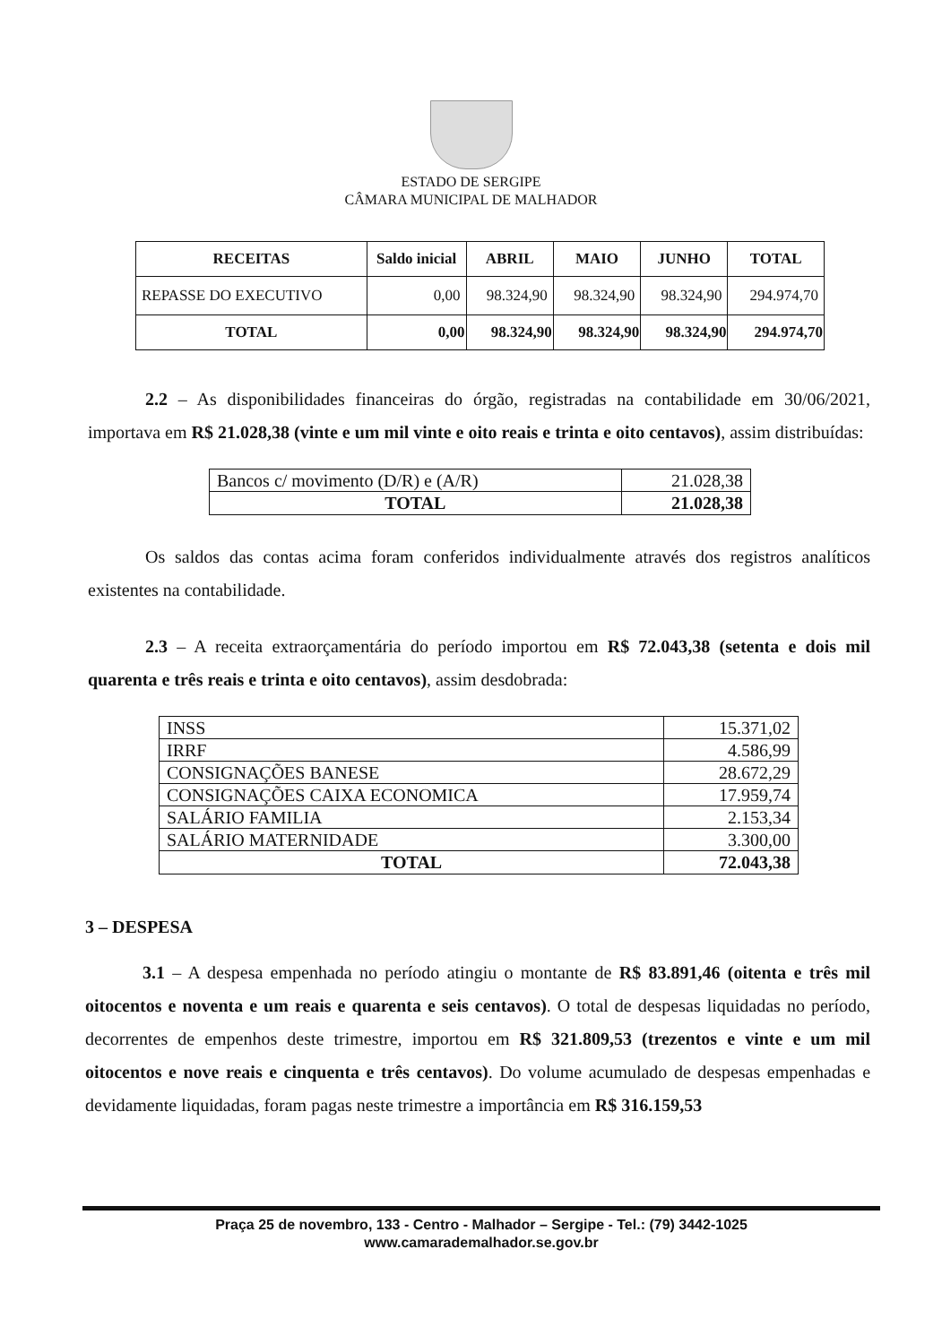ESTADO DE SERGIPE
CÂMARA MUNICIPAL DE MALHADOR
| RECEITAS | Saldo inicial | ABRIL | MAIO | JUNHO | TOTAL |
| --- | --- | --- | --- | --- | --- |
| REPASSE DO EXECUTIVO | 0,00 | 98.324,90 | 98.324,90 | 98.324,90 | 294.974,70 |
| TOTAL | 0,00 | 98.324,90 | 98.324,90 | 98.324,90 | 294.974,70 |
2.2 – As disponibilidades financeiras do órgão, registradas na contabilidade em 30/06/2021, importava em R$ 21.028,38 (vinte e um mil vinte e oito reais e trinta e oito centavos), assim distribuídas:
| Bancos c/ movimento (D/R) e (A/R) | 21.028,38 |
| TOTAL | 21.028,38 |
Os saldos das contas acima foram conferidos individualmente através dos registros analíticos existentes na contabilidade.
2.3 – A receita extraorçamentária do período importou em R$ 72.043,38 (setenta e dois mil quarenta e três reais e trinta e oito centavos), assim desdobrada:
| INSS | 15.371,02 |
| IRRF | 4.586,99 |
| CONSIGNAÇÕES BANESE | 28.672,29 |
| CONSIGNAÇÕES CAIXA ECONOMICA | 17.959,74 |
| SALÁRIO FAMILIA | 2.153,34 |
| SALÁRIO MATERNIDADE | 3.300,00 |
| TOTAL | 72.043,38 |
3 – DESPESA
3.1 – A despesa empenhada no período atingiu o montante de R$ 83.891,46 (oitenta e três mil oitocentos e noventa e um reais e quarenta e seis centavos). O total de despesas liquidadas no período, decorrentes de empenhos deste trimestre, importou em R$ 321.809,53 (trezentos e vinte e um mil oitocentos e nove reais e cinquenta e três centavos). Do volume acumulado de despesas empenhadas e devidamente liquidadas, foram pagas neste trimestre a importância em R$ 316.159,53
Praça 25 de novembro, 133 - Centro - Malhador – Sergipe - Tel.: (79) 3442-1025
www.camarademalhador.se.gov.br